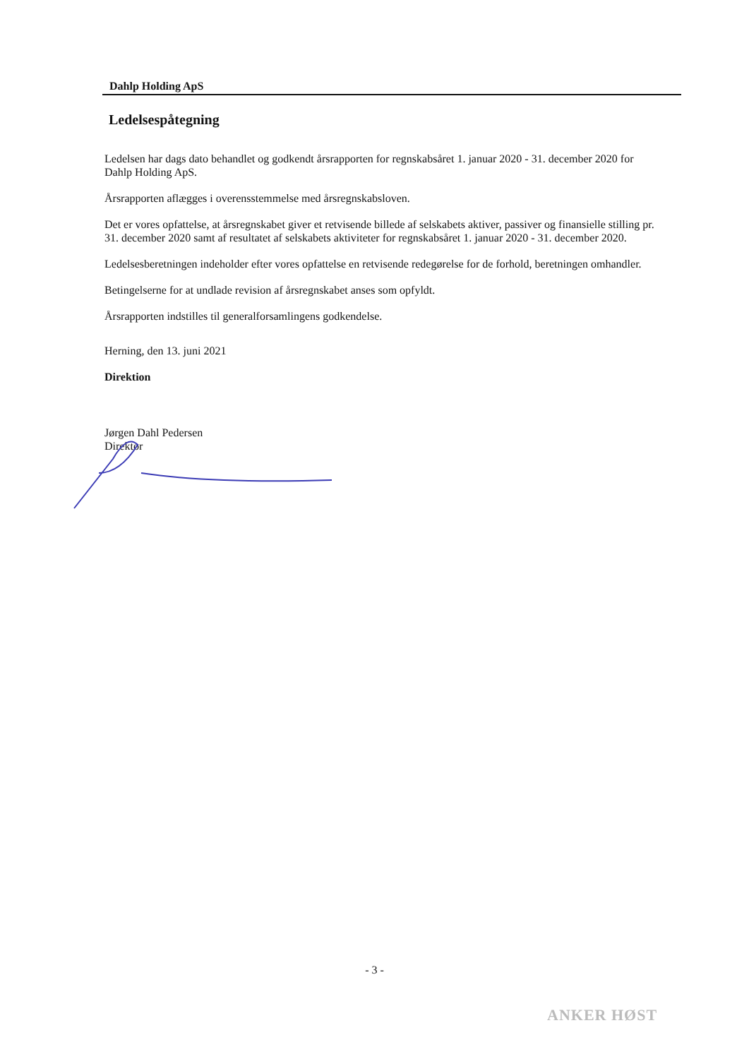Dahlp Holding ApS
Ledelsespåtegning
Ledelsen har dags dato behandlet og godkendt årsrapporten for regnskabsåret 1. januar 2020 - 31. december 2020 for Dahlp Holding ApS.
Årsrapporten aflægges i overensstemmelse med årsregnskabsloven.
Det er vores opfattelse, at årsregnskabet giver et retvisende billede af selskabets aktiver, passiver og finansielle stilling pr. 31. december 2020 samt af resultatet af selskabets aktiviteter for regnskabsåret 1. januar 2020 - 31. december 2020.
Ledelsesberetningen indeholder efter vores opfattelse en retvisende redegørelse for de forhold, beretningen omhandler.
Betingelserne for at undlade revision af årsregnskabet anses som opfyldt.
Årsrapporten indstilles til generalforsamlingens godkendelse.
Herning, den 13. juni 2021
Direktion
Jørgen Dahl Pedersen
Direktør
- 3 -
ANKER HØST